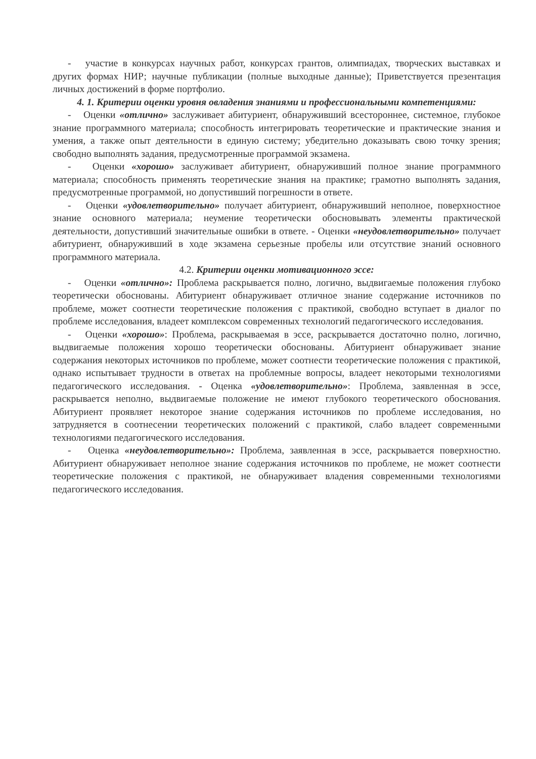- участие в конкурсах научных работ, конкурсах грантов, олимпиадах, творческих выставках и других формах НИР; научные публикации (полные выходные данные); Приветствуется презентация личных достижений в форме портфолио.
4. 1. Критерии оценки уровня овладения знаниями и профессиональными компетенциями:
- Оценки «отлично» заслуживает абитуриент, обнаруживший всестороннее, системное, глубокое знание программного материала; способность интегрировать теоретические и практические знания и умения, а также опыт деятельности в единую систему; убедительно доказывать свою точку зрения; свободно выполнять задания, предусмотренные программой экзамена.
- Оценки «хорошо» заслуживает абитуриент, обнаруживший полное знание программного материала; способность применять теоретические знания на практике; грамотно выполнять задания, предусмотренные программой, но допустивший погрешности в ответе.
- Оценки «удовлетворительно» получает абитуриент, обнаруживший неполное, поверхностное знание основного материала; неумение теоретически обосновывать элементы практической деятельности, допустивший значительные ошибки в ответе. - Оценки «неудовлетворительно» получает абитуриент, обнаруживший в ходе экзамена серьезные пробелы или отсутствие знаний основного программного материала.
4.2. Критерии оценки мотивационного эссе:
- Оценки «отлично»: Проблема раскрывается полно, логично, выдвигаемые положения глубоко теоретически обоснованы. Абитуриент обнаруживает отличное знание содержание источников по проблеме, может соотнести теоретические положения с практикой, свободно вступает в диалог по проблеме исследования, владеет комплексом современных технологий педагогического исследования.
- Оценки «хорошо»: Проблема, раскрываемая в эссе, раскрывается достаточно полно, логично, выдвигаемые положения хорошо теоретически обоснованы. Абитуриент обнаруживает знание содержания некоторых источников по проблеме, может соотнести теоретические положения с практикой, однако испытывает трудности в ответах на проблемные вопросы, владеет некоторыми технологиями педагогического исследования. - Оценка «удовлетворительно»: Проблема, заявленная в эссе, раскрывается неполно, выдвигаемые положение не имеют глубокого теоретического обоснования. Абитуриент проявляет некоторое знание содержания источников по проблеме исследования, но затрудняется в соотнесении теоретических положений с практикой, слабо владеет современными технологиями педагогического исследования.
- Оценка «неудовлетворительно»: Проблема, заявленная в эссе, раскрывается поверхностно. Абитуриент обнаруживает неполное знание содержания источников по проблеме, не может соотнести теоретические положения с практикой, не обнаруживает владения современными технологиями педагогического исследования.